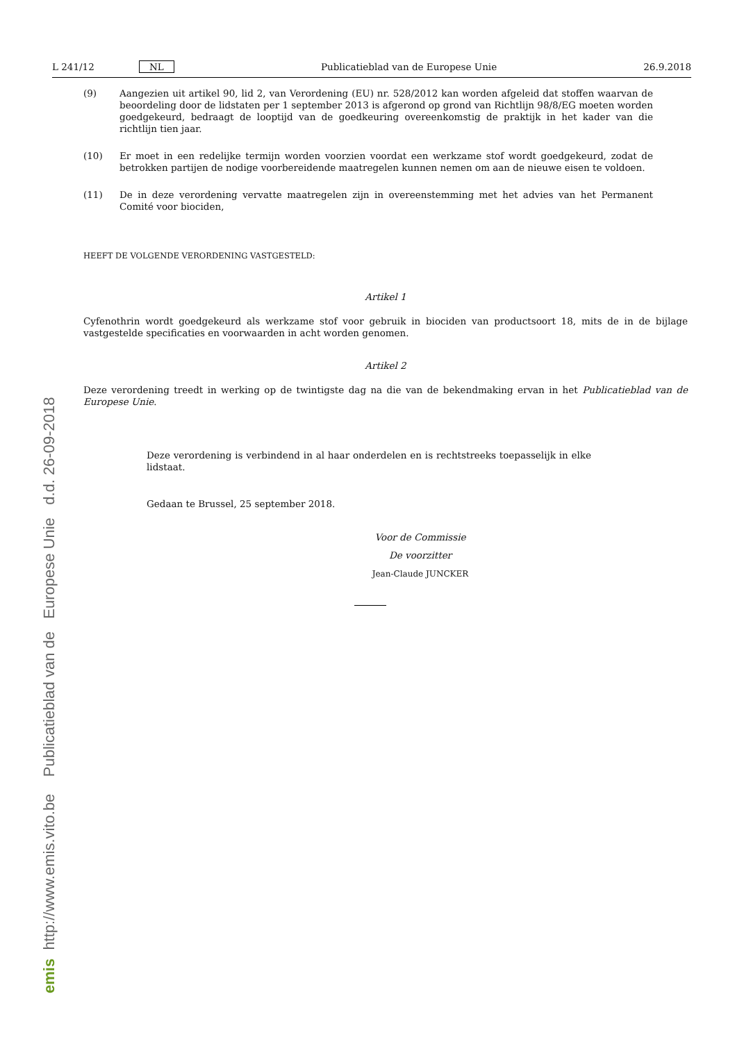emis http://www.emis.vito.be Publicatieblad van de Europese Unie d.d. 26-09-2018
L 241/12 NL Publicatieblad van de Europese Unie 26.9.2018
(9) Aangezien uit artikel 90, lid 2, van Verordening (EU) nr. 528/2012 kan worden afgeleid dat stoffen waarvan de beoordeling door de lidstaten per 1 september 2013 is afgerond op grond van Richtlijn 98/8/EG moeten worden goedgekeurd, bedraagt de looptijd van de goedkeuring overeenkomstig de praktijk in het kader van die richtlijn tien jaar.
(10) Er moet in een redelijke termijn worden voorzien voordat een werkzame stof wordt goedgekeurd, zodat de betrokken partijen de nodige voorbereidende maatregelen kunnen nemen om aan de nieuwe eisen te voldoen.
(11) De in deze verordening vervatte maatregelen zijn in overeenstemming met het advies van het Permanent Comité voor biociden,
HEEFT DE VOLGENDE VERORDENING VASTGESTELD:
Artikel 1
Cyfenothrin wordt goedgekeurd als werkzame stof voor gebruik in biociden van productsoort 18, mits de in de bijlage vastgestelde specificaties en voorwaarden in acht worden genomen.
Artikel 2
Deze verordening treedt in werking op de twintigste dag na die van de bekendmaking ervan in het Publicatieblad van de Europese Unie.
Deze verordening is verbindend in al haar onderdelen en is rechtstreeks toepasselijk in elke lidstaat.
Gedaan te Brussel, 25 september 2018.
Voor de Commissie
De voorzitter
Jean-Claude JUNCKER